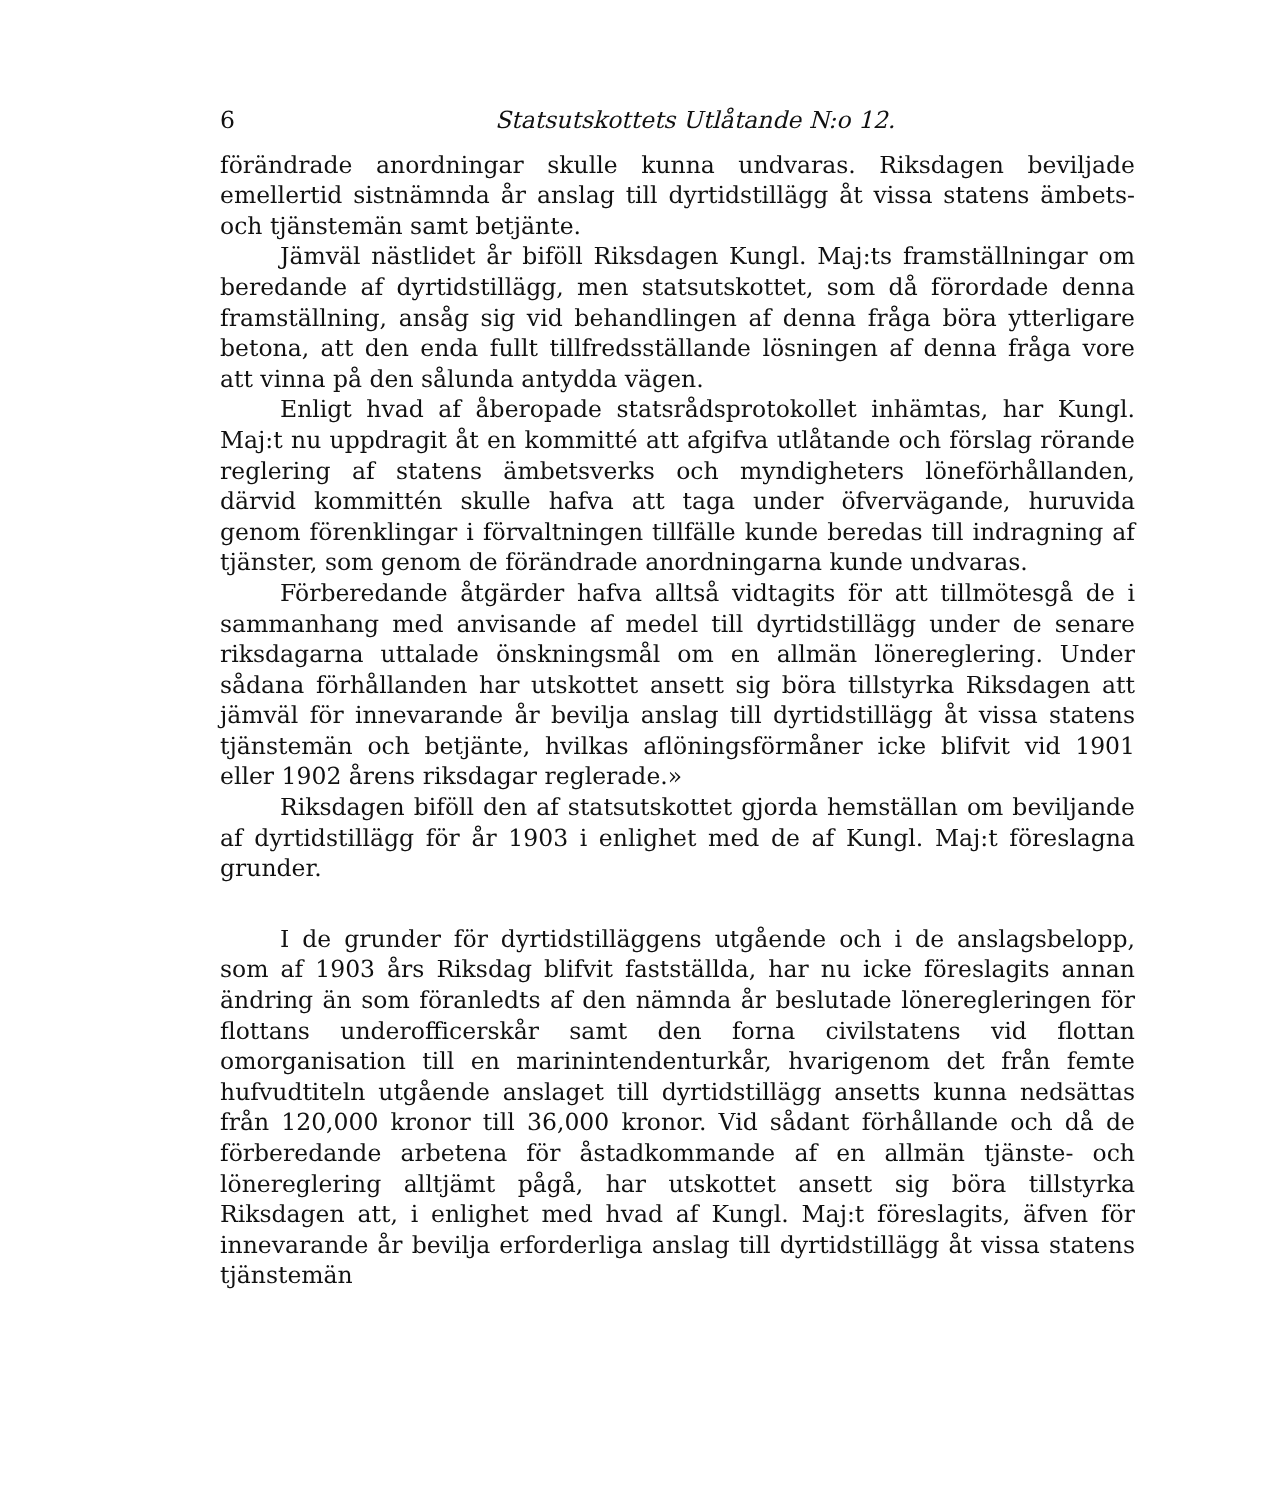6 Statsutskottets Utlåtande N:o 12.
förändrade anordningar skulle kunna undvaras. Riksdagen beviljade emellertid sistnämnda år anslag till dyrtidstillägg åt vissa statens ämbets- och tjänstemän samt betjänte.
Jämväl nästlidet år biföll Riksdagen Kungl. Maj:ts framställningar om beredande af dyrtidstillägg, men statsutskottet, som då förordade denna framställning, ansåg sig vid behandlingen af denna fråga böra ytterligare betona, att den enda fullt tillfredsställande lösningen af denna fråga vore att vinna på den sålunda antydda vägen.
Enligt hvad af åberopade statsrådsprotokollet inhämtas, har Kungl. Maj:t nu uppdragit åt en kommitté att afgifva utlåtande och förslag rörande reglering af statens ämbetsverks och myndigheters löneförhållanden, därvid kommittén skulle hafva att taga under öfvervägande, huruvida genom förenklingar i förvaltningen tillfälle kunde beredas till indragning af tjänster, som genom de förändrade anordningarna kunde undvaras.
Förberedande åtgärder hafva alltså vidtagits för att tillmötesgå de i sammanhang med anvisande af medel till dyrtidstillägg under de senare riksdagarna uttalade önskningsmål om en allmän lönereglering. Under sådana förhållanden har utskottet ansett sig böra tillstyrka Riksdagen att jämväl för innevarande år bevilja anslag till dyrtidstillägg åt vissa statens tjänstemän och betjänte, hvilkas aflöningsförmåner icke blifvit vid 1901 eller 1902 årens riksdagar reglerade.»
Riksdagen biföll den af statsutskottet gjorda hemställan om beviljande af dyrtidstillägg för år 1903 i enlighet med de af Kungl. Maj:t föreslagna grunder.
I de grunder för dyrtidstilläggens utgående och i de anslagsbelopp, som af 1903 års Riksdag blifvit fastställda, har nu icke föreslagits annan ändring än som föranledts af den nämnda år beslutade löneregleringen för flottans underofficerskår samt den forna civilstatens vid flottan omorganisation till en marinintendenturkår, hvarigenom det från femte hufvudtiteln utgående anslaget till dyrtidstillägg ansetts kunna nedsättas från 120,000 kronor till 36,000 kronor. Vid sådant förhållande och då de förberedande arbetena för åstadkommande af en allmän tjänste- och lönereglering alltjämt pågå, har utskottet ansett sig böra tillstyrka Riksdagen att, i enlighet med hvad af Kungl. Maj:t föreslagits, äfven för innevarande år bevilja erforderliga anslag till dyrtidstillägg åt vissa statens tjänstemän